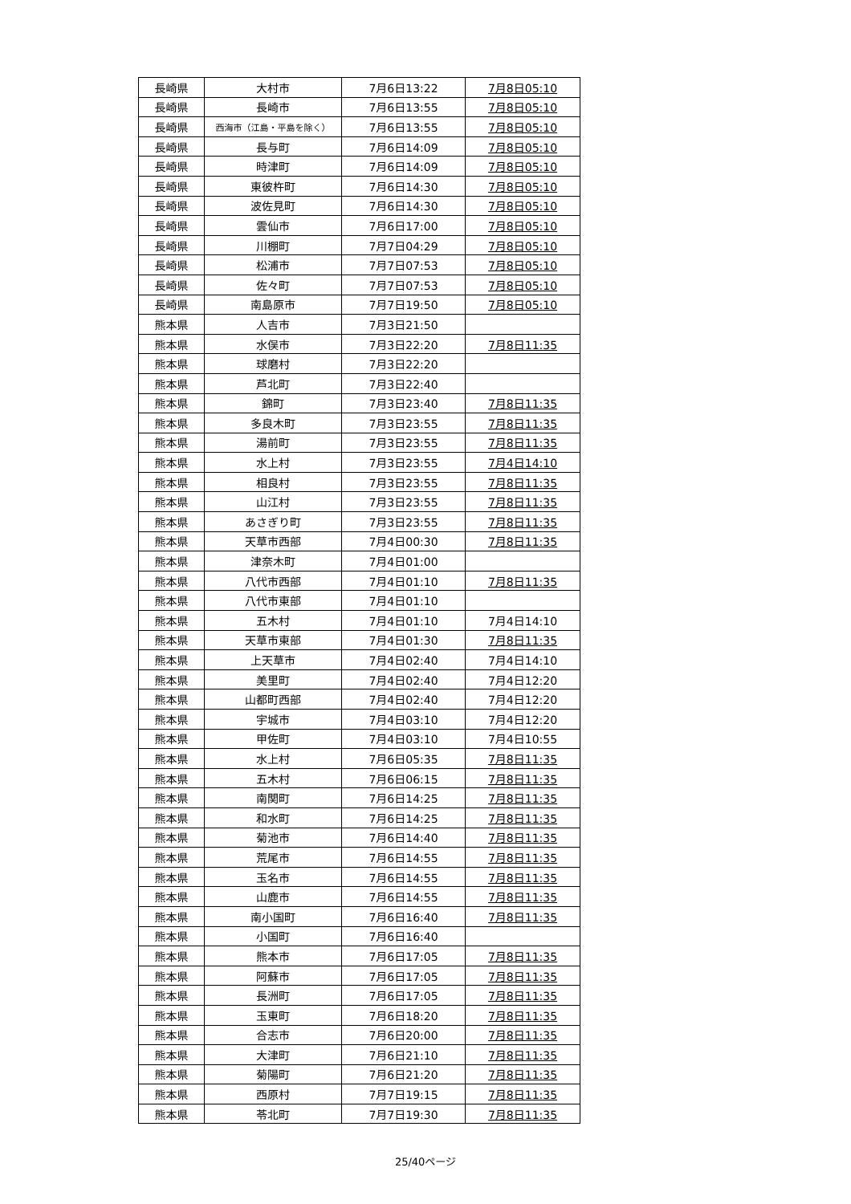| 長崎県 | 大村市 | 7月6日13:22 | 7月8日05:10 |
| 長崎県 | 長崎市 | 7月6日13:55 | 7月8日05:10 |
| 長崎県 | 西海市（江島・平島を除く） | 7月6日13:55 | 7月8日05:10 |
| 長崎県 | 長与町 | 7月6日14:09 | 7月8日05:10 |
| 長崎県 | 時津町 | 7月6日14:09 | 7月8日05:10 |
| 長崎県 | 東彼杵町 | 7月6日14:30 | 7月8日05:10 |
| 長崎県 | 波佐見町 | 7月6日14:30 | 7月8日05:10 |
| 長崎県 | 雲仙市 | 7月6日17:00 | 7月8日05:10 |
| 長崎県 | 川棚町 | 7月7日04:29 | 7月8日05:10 |
| 長崎県 | 松浦市 | 7月7日07:53 | 7月8日05:10 |
| 長崎県 | 佐々町 | 7月7日07:53 | 7月8日05:10 |
| 長崎県 | 南島原市 | 7月7日19:50 | 7月8日05:10 |
| 熊本県 | 人吉市 | 7月3日21:50 | |
| 熊本県 | 水俣市 | 7月3日22:20 | 7月8日11:35 |
| 熊本県 | 球磨村 | 7月3日22:20 | |
| 熊本県 | 芦北町 | 7月3日22:40 | |
| 熊本県 | 錦町 | 7月3日23:40 | 7月8日11:35 |
| 熊本県 | 多良木町 | 7月3日23:55 | 7月8日11:35 |
| 熊本県 | 湯前町 | 7月3日23:55 | 7月8日11:35 |
| 熊本県 | 水上村 | 7月3日23:55 | 7月4日14:10 |
| 熊本県 | 相良村 | 7月3日23:55 | 7月8日11:35 |
| 熊本県 | 山江村 | 7月3日23:55 | 7月8日11:35 |
| 熊本県 | あさぎり町 | 7月3日23:55 | 7月8日11:35 |
| 熊本県 | 天草市西部 | 7月4日00:30 | 7月8日11:35 |
| 熊本県 | 津奈木町 | 7月4日01:00 | |
| 熊本県 | 八代市西部 | 7月4日01:10 | 7月8日11:35 |
| 熊本県 | 八代市東部 | 7月4日01:10 | |
| 熊本県 | 五木村 | 7月4日01:10 | 7月4日14:10 |
| 熊本県 | 天草市東部 | 7月4日01:30 | 7月8日11:35 |
| 熊本県 | 上天草市 | 7月4日02:40 | 7月4日14:10 |
| 熊本県 | 美里町 | 7月4日02:40 | 7月4日12:20 |
| 熊本県 | 山都町西部 | 7月4日02:40 | 7月4日12:20 |
| 熊本県 | 宇城市 | 7月4日03:10 | 7月4日12:20 |
| 熊本県 | 甲佐町 | 7月4日03:10 | 7月4日10:55 |
| 熊本県 | 水上村 | 7月6日05:35 | 7月8日11:35 |
| 熊本県 | 五木村 | 7月6日06:15 | 7月8日11:35 |
| 熊本県 | 南関町 | 7月6日14:25 | 7月8日11:35 |
| 熊本県 | 和水町 | 7月6日14:25 | 7月8日11:35 |
| 熊本県 | 菊池市 | 7月6日14:40 | 7月8日11:35 |
| 熊本県 | 荒尾市 | 7月6日14:55 | 7月8日11:35 |
| 熊本県 | 玉名市 | 7月6日14:55 | 7月8日11:35 |
| 熊本県 | 山鹿市 | 7月6日14:55 | 7月8日11:35 |
| 熊本県 | 南小国町 | 7月6日16:40 | 7月8日11:35 |
| 熊本県 | 小国町 | 7月6日16:40 | |
| 熊本県 | 熊本市 | 7月6日17:05 | 7月8日11:35 |
| 熊本県 | 阿蘇市 | 7月6日17:05 | 7月8日11:35 |
| 熊本県 | 長洲町 | 7月6日17:05 | 7月8日11:35 |
| 熊本県 | 玉東町 | 7月6日18:20 | 7月8日11:35 |
| 熊本県 | 合志市 | 7月6日20:00 | 7月8日11:35 |
| 熊本県 | 大津町 | 7月6日21:10 | 7月8日11:35 |
| 熊本県 | 菊陽町 | 7月6日21:20 | 7月8日11:35 |
| 熊本県 | 西原村 | 7月7日19:15 | 7月8日11:35 |
| 熊本県 | 苓北町 | 7月7日19:30 | 7月8日11:35 |
25/40ページ